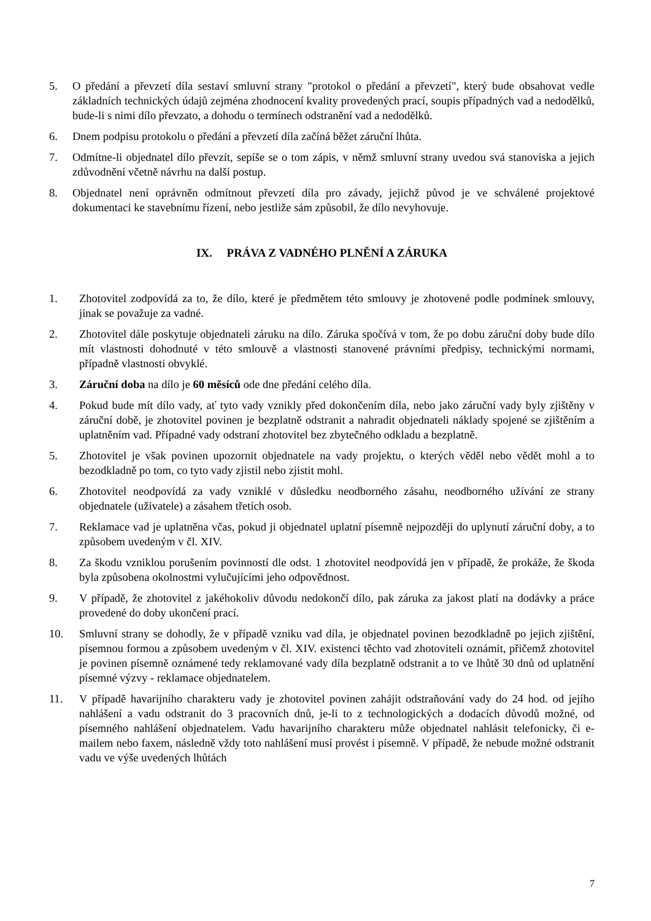5. O předání a převzetí díla sestaví smluvní strany "protokol o předání a převzetí", který bude obsahovat vedle základních technických údajů zejména zhodnocení kvality provedených prací, soupis případných vad a nedodělků, bude-li s nimi dílo převzato, a dohodu o termínech odstranění vad a nedodělků.
6. Dnem podpisu protokolu o předání a převzetí díla začíná běžet záruční lhůta.
7. Odmítne-li objednatel dílo převzít, sepíše se o tom zápis, v němž smluvní strany uvedou svá stanoviska a jejich zdůvodnění včetně návrhu na další postup.
8. Objednatel není oprávněn odmítnout převzetí díla pro závady, jejichž původ je ve schválené projektové dokumentaci ke stavebnímu řízení, nebo jestliže sám způsobil, že dílo nevyhovuje.
IX. PRÁVA Z VADNÉHO PLNĚNÍ A ZÁRUKA
1. Zhotovitel zodpovídá za to, že dílo, které je předmětem této smlouvy je zhotovené podle podmínek smlouvy, jinak se považuje za vadné.
2. Zhotovitel dále poskytuje objednateli záruku na dílo. Záruka spočívá v tom, že po dobu záruční doby bude dílo mít vlastnosti dohodnuté v této smlouvě a vlastnosti stanovené právními předpisy, technickými normami, případně vlastnosti obvyklé.
3. Záruční doba na dílo je 60 měsíců ode dne předání celého díla.
4. Pokud bude mít dílo vady, ať tyto vady vznikly před dokončením díla, nebo jako záruční vady byly zjištěny v záruční době, je zhotovitel povinen je bezplatně odstranit a nahradit objednateli náklady spojené se zjištěním a uplatněním vad. Případné vady odstraní zhotovitel bez zbytečného odkladu a bezplatně.
5. Zhotovitel je však povinen upozornit objednatele na vady projektu, o kterých věděl nebo vědět mohl a to bezodkladně po tom, co tyto vady zjistil nebo zjistit mohl.
6. Zhotovitel neodpovídá za vady vzniklé v důsledku neodborného zásahu, neodborného užívání ze strany objednatele (uživatele) a zásahem třetích osob.
7. Reklamace vad je uplatněna včas, pokud ji objednatel uplatní písemně nejpozději do uplynutí záruční doby, a to způsobem uvedeným v čl. XIV.
8. Za škodu vzniklou porušením povinností dle odst. 1 zhotovitel neodpovídá jen v případě, že prokáže, že škoda byla způsobena okolnostmi vylučujícími jeho odpovědnost.
9. V případě, že zhotovitel z jakéhokoliv důvodu nedokončí dílo, pak záruka za jakost platí na dodávky a práce provedené do doby ukončení prací.
10. Smluvní strany se dohodly, že v případě vzniku vad díla, je objednatel povinen bezodkladně po jejich zjištění, písemnou formou a způsobem uvedeným v čl. XIV. existenci těchto vad zhotoviteli oznámit, přičemž zhotovitel je povinen písemně oznámené tedy reklamované vady díla bezplatně odstranit a to ve lhůtě 30 dnů od uplatnění písemné výzvy - reklamace objednatelem.
11. V případě havarijního charakteru vady je zhotovitel povinen zahájit odstraňování vady do 24 hod. od jejího nahlášení a vadu odstranit do 3 pracovních dnů, je-li to z technologických a dodacích důvodů možné, od písemného nahlášení objednatelem. Vadu havarijního charakteru může objednatel nahlásit telefonicky, či e-mailem nebo faxem, následně vždy toto nahlášení musí provést i písemně. V případě, že nebude možné odstranit vadu ve výše uvedených lhůtách
7